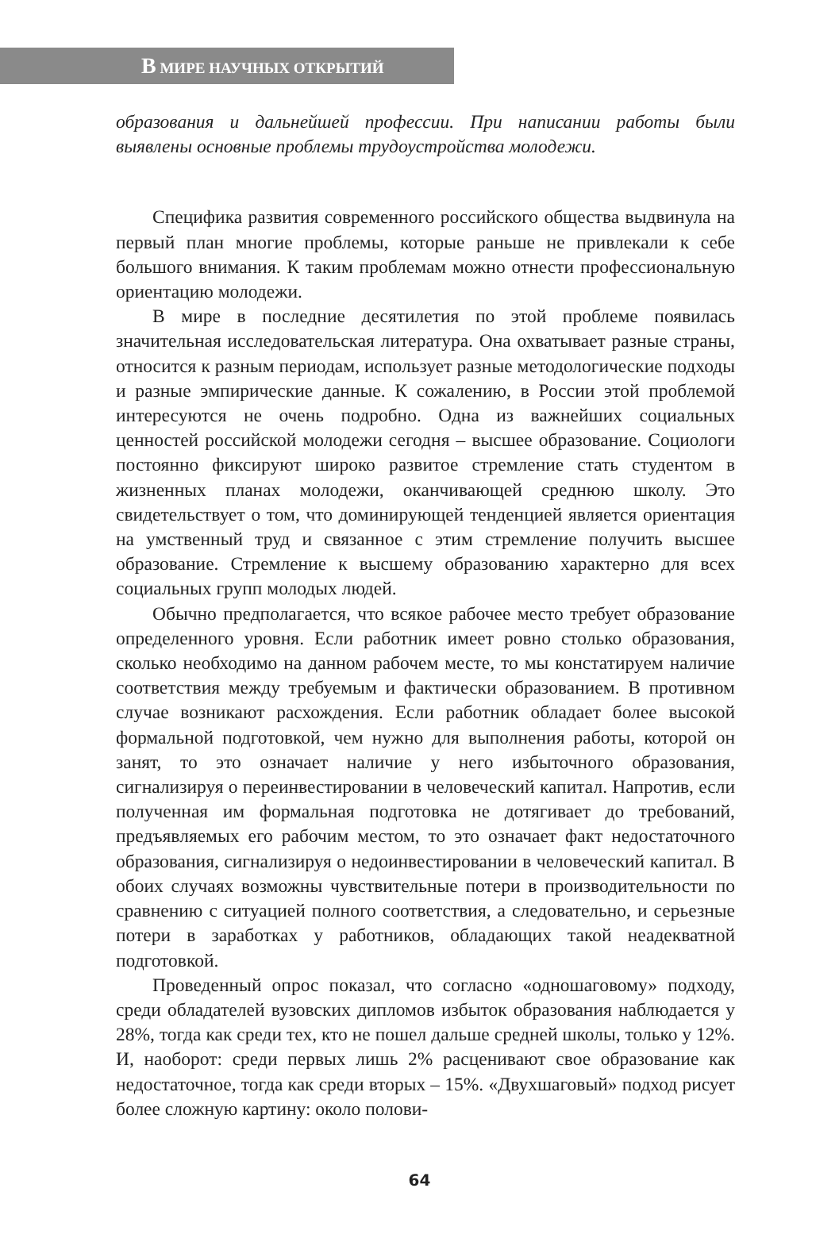В МИРЕ НАУЧНЫХ ОТКРЫТИЙ
образования и дальнейшей профессии. При написании работы были выявлены основные проблемы трудоустройства молодежи.
Специфика развития современного российского общества выдвинула на первый план многие проблемы, которые раньше не привлекали к себе большого внимания. К таким проблемам можно отнести профессиональную ориентацию молодежи.
В мире в последние десятилетия по этой проблеме появилась значительная исследовательская литература. Она охватывает разные страны, относится к разным периодам, использует разные методологические подходы и разные эмпирические данные. К сожалению, в России этой проблемой интересуются не очень подробно. Одна из важнейших социальных ценностей российской молодежи сегодня – высшее образование. Социологи постоянно фиксируют широко развитое стремление стать студентом в жизненных планах молодежи, оканчивающей среднюю школу. Это свидетельствует о том, что доминирующей тенденцией является ориентация на умственный труд и связанное с этим стремление получить высшее образование. Стремление к высшему образованию характерно для всех социальных групп молодых людей.
Обычно предполагается, что всякое рабочее место требует образование определенного уровня. Если работник имеет ровно столько образования, сколько необходимо на данном рабочем месте, то мы констатируем наличие соответствия между требуемым и фактически образованием. В противном случае возникают расхождения. Если работник обладает более высокой формальной подготовкой, чем нужно для выполнения работы, которой он занят, то это означает наличие у него избыточного образования, сигнализируя о переинвестировании в человеческий капитал. Напротив, если полученная им формальная подготовка не дотягивает до требований, предъявляемых его рабочим местом, то это означает факт недостаточного образования, сигнализируя о недоинвестировании в человеческий капитал. В обоих случаях возможны чувствительные потери в производительности по сравнению с ситуацией полного соответствия, а следовательно, и серьезные потери в заработках у работников, обладающих такой неадекватной подготовкой.
Проведенный опрос показал, что согласно «одношаговому» подходу, среди обладателей вузовских дипломов избыток образования наблюдается у 28%, тогда как среди тех, кто не пошел дальше средней школы, только у 12%. И, наоборот: среди первых лишь 2% расценивают свое образование как недостаточное, тогда как среди вторых – 15%. «Двухшаговый» подход рисует более сложную картину: около полови-
64